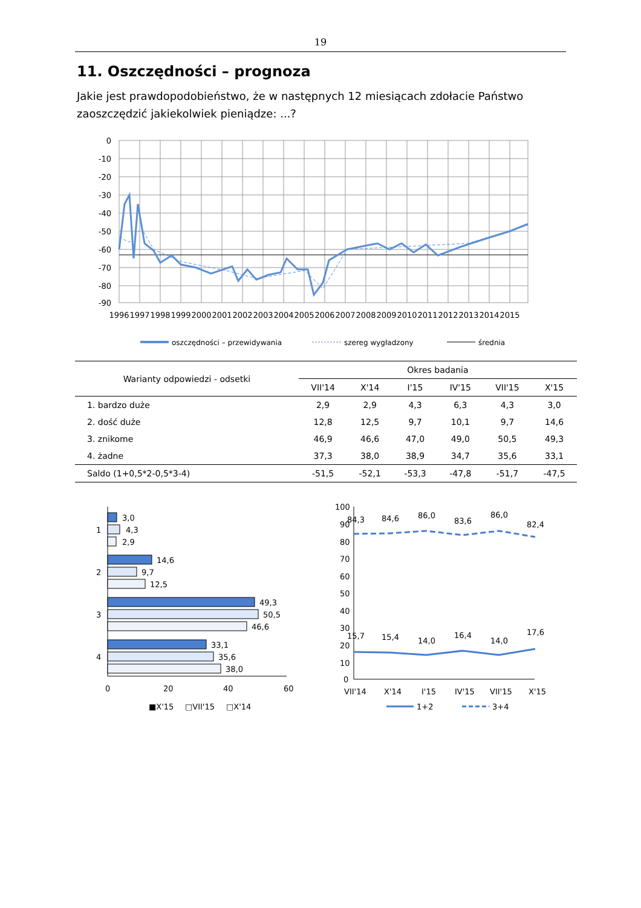19
11. Oszczędności – prognoza
Jakie jest prawdopodobieństwo, że w następnych 12 miesiącach zdołacie Państwo zaoszczędzić jakiekolwiek pieniądze: ...?
0
-10
-20
-30
-40
-50
-60
-70
-80
-90
1996
1997
1998
1999
2000
2001
2002
2003
2004
2005
2006
2007
2008
2009
2010
2011
2012
2013
2014
2015
oszczędności – przewidywania
szereg wygładzony
średnia
| Warianty odpowiedzi - odsetki | Okres badania | | | | | |
| --- | --- | --- | --- | --- | --- | --- |
| | VII'14 | X'14 | I'15 | IV'15 | VII'15 | X'15 |
| 1. bardzo duże | 2,9 | 2,9 | 4,3 | 6,3 | 4,3 | 3,0 |
| 2. dość duże | 12,8 | 12,5 | 9,7 | 10,1 | 9,7 | 14,6 |
| 3. znikome | 46,9 | 46,6 | 47,0 | 49,0 | 50,5 | 49,3 |
| 4. żadne | 37,3 | 38,0 | 38,9 | 34,7 | 35,6 | 33,1 |
| Saldo (1+0,5*2-0,5*3-4) | -51,5 | -52,1 | -53,3 | -47,8 | -51,7 | -47,5 |
3,0
4,3
2,9
1
14,6
9,7
12,5
2
49,3
50,5
46,6
3
33,1
35,6
38,0
4
0
20
40
60
■X'15
□VII'15
□X'14
100
90
80
70
60
50
40
30
20
10
0
84,3
84,6
86,0
83,6
86,0
82,4
15,7
15,4
14,0
16,4
14,0
17,6
VII'14
X'14
I'15
IV'15
VII'15
X'15
1+2
3+4